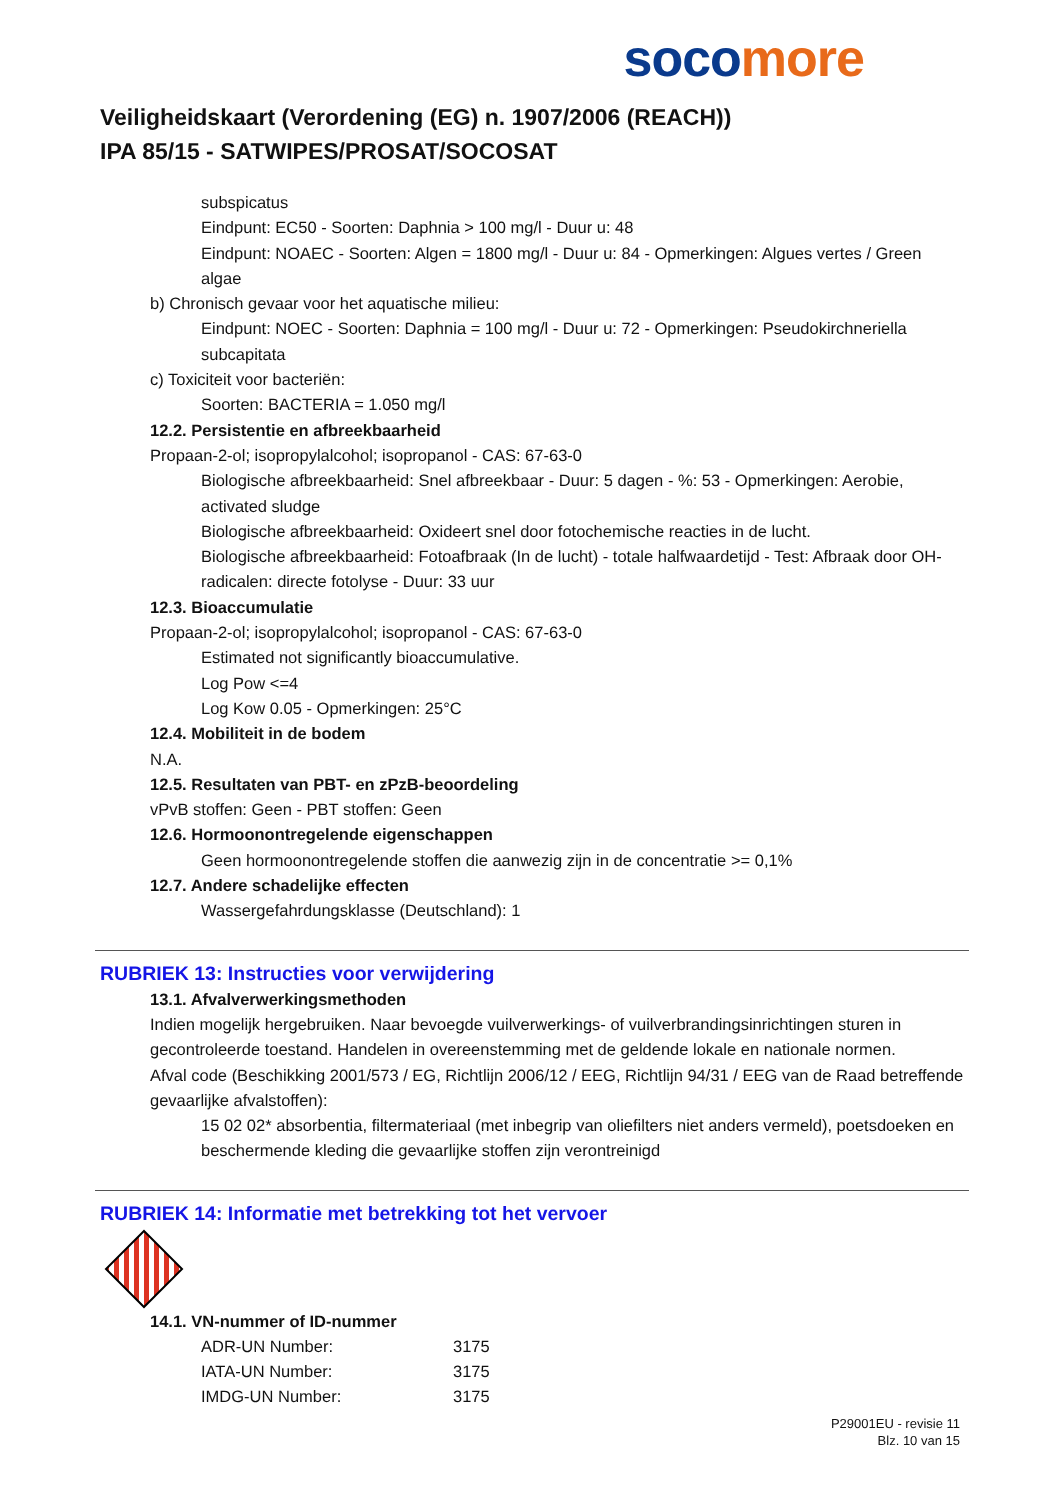soco more
Veiligheidskaart (Verordening (EG) n. 1907/2006 (REACH))
IPA 85/15 - SATWIPES/PROSAT/SOCOSAT
subspicatus
Eindpunt: EC50 - Soorten: Daphnia > 100 mg/l - Duur u: 48
Eindpunt: NOAEC - Soorten: Algen = 1800 mg/l - Duur u: 84 - Opmerkingen: Algues vertes / Green algae
b) Chronisch gevaar voor het aquatische milieu:
Eindpunt: NOEC - Soorten: Daphnia = 100 mg/l - Duur u: 72 - Opmerkingen: Pseudokirchneriella subcapitata
c) Toxiciteit voor bacteriën:
Soorten: BACTERIA = 1.050 mg/l
12.2. Persistentie en afbreekbaarheid
Propaan-2-ol; isopropylalcohol; isopropanol - CAS: 67-63-0
Biologische afbreekbaarheid: Snel afbreekbaar - Duur: 5 dagen - %: 53 - Opmerkingen: Aerobie, activated sludge
Biologische afbreekbaarheid: Oxideert snel door fotochemische reacties in de lucht.
Biologische afbreekbaarheid: Fotoafbraak (In de lucht) - totale halfwaardetijd - Test: Afbraak door OH-radicalen: directe fotolyse - Duur: 33 uur
12.3. Bioaccumulatie
Propaan-2-ol; isopropylalcohol; isopropanol - CAS: 67-63-0
Estimated not significantly bioaccumulative.
Log Pow <=4
Log Kow 0.05 - Opmerkingen: 25°C
12.4. Mobiliteit in de bodem
N.A.
12.5. Resultaten van PBT- en zPzB-beoordeling
vPvB stoffen: Geen - PBT stoffen: Geen
12.6. Hormoonontregelende eigenschappen
Geen hormoonontregelende stoffen die aanwezig zijn in de concentratie >= 0,1%
12.7. Andere schadelijke effecten
Wassergefahrdungsklasse (Deutschland): 1
RUBRIEK 13: Instructies voor verwijdering
13.1. Afvalverwerkingsmethoden
Indien mogelijk hergebruiken. Naar bevoegde vuilverwerkings- of vuilverbrandingsinrichtingen sturen in gecontroleerde toestand. Handelen in overeenstemming met de geldende lokale en nationale normen.
Afval code (Beschikking 2001/573 / EG, Richtlijn 2006/12 / EEG, Richtlijn 94/31 / EEG van de Raad betreffende gevaarlijke afvalstoffen):
15 02 02* absorbentia, filtermateriaal (met inbegrip van oliefilters niet anders vermeld), poetsdoeken en beschermende kleding die gevaarlijke stoffen zijn verontreinigd
RUBRIEK 14: Informatie met betrekking tot het vervoer
14.1. VN-nummer of ID-nummer
| ADR-UN Number: | 3175 |
| IATA-UN Number: | 3175 |
| IMDG-UN Number: | 3175 |
P29001EU - revisie 11
Blz. 10 van 15